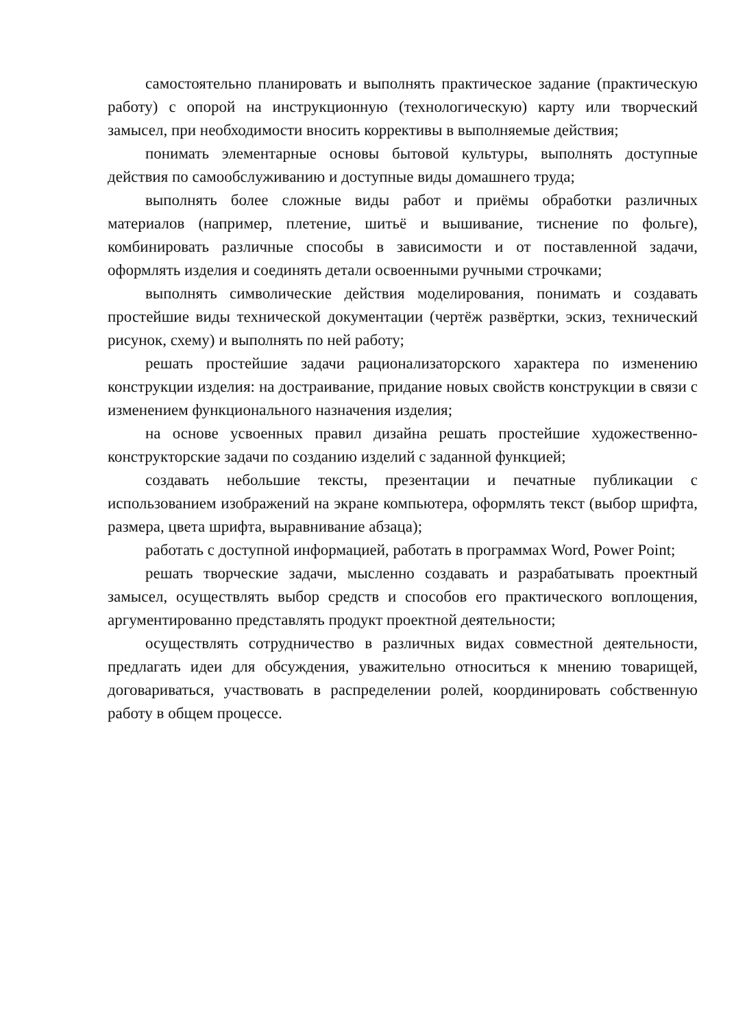самостоятельно планировать и выполнять практическое задание (практическую работу) с опорой на инструкционную (технологическую) карту или творческий замысел, при необходимости вносить коррективы в выполняемые действия;
понимать элементарные основы бытовой культуры, выполнять доступные действия по самообслуживанию и доступные виды домашнего труда;
выполнять более сложные виды работ и приёмы обработки различных материалов (например, плетение, шитьё и вышивание, тиснение по фольге), комбинировать различные способы в зависимости и от поставленной задачи, оформлять изделия и соединять детали освоенными ручными строчками;
выполнять символические действия моделирования, понимать и создавать простейшие виды технической документации (чертёж развёртки, эскиз, технический рисунок, схему) и выполнять по ней работу;
решать простейшие задачи рационализаторского характера по изменению конструкции изделия: на достраивание, придание новых свойств конструкции в связи с изменением функционального назначения изделия;
на основе усвоенных правил дизайна решать простейшие художественно-конструкторские задачи по созданию изделий с заданной функцией;
создавать небольшие тексты, презентации и печатные публикации с использованием изображений на экране компьютера, оформлять текст (выбор шрифта, размера, цвета шрифта, выравнивание абзаца);
работать с доступной информацией, работать в программах Word, Power Point;
решать творческие задачи, мысленно создавать и разрабатывать проектный замысел, осуществлять выбор средств и способов его практического воплощения, аргументированно представлять продукт проектной деятельности;
осуществлять сотрудничество в различных видах совместной деятельности, предлагать идеи для обсуждения, уважительно относиться к мнению товарищей, договариваться, участвовать в распределении ролей, координировать собственную работу в общем процессе.